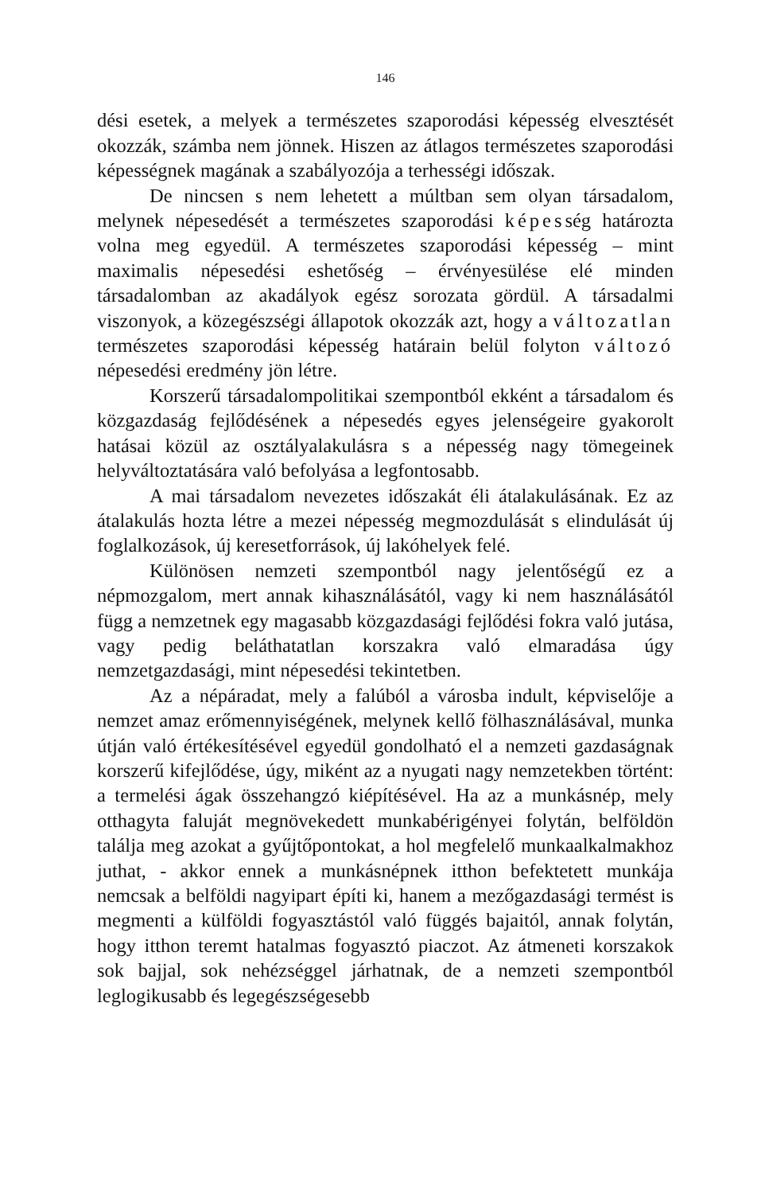146
dési esetek, a melyek a természetes szaporodási képesség elvesztését okozzák, számba nem jönnek. Hiszen az átlagos természetes szaporodási képességnek magának a szabályozója a terhességi időszak.
De nincsen s nem lehetett a múltban sem olyan társadalom, melynek népesedését a természetes szaporodási képesség határozta volna meg egyedül. A természetes szaporodási képesség – mint maximalis népesedési eshetőség – érvényesülése elé minden társadalomban az akadályok egész sorozata gördül. A társadalmi viszonyok, a közegészségi állapotok okozzák azt, hogy a változatlan természetes szaporodási képesség határain belül folyton változó népesedési eredmény jön létre.
Korszerű társadalompolitikai szempontból ekként a társadalom és közgazdaság fejlődésének a népesedés egyes jelenségeire gyakorolt hatásai közül az osztályalakulásra s a népesség nagy tömegeinek helyváltoztatására való befolyása a legfontosabb.
A mai társadalom nevezetes időszakát éli átalakulásának. Ez az átalakulás hozta létre a mezei népesség megmozdulását s elindulását új foglalkozások, új keresetforrások, új lakóhelyek felé.
Különösen nemzeti szempontból nagy jelentőségű ez a népmozgalom, mert annak kihasználásától, vagy ki nem használásától függ a nemzetnek egy magasabb közgazdasági fejlődési fokra való jutása, vagy pedig beláthatatlan korszakra való elmaradása úgy nemzetgazdasági, mint népesedési tekintetben.
Az a népáradat, mely a falúból a városba indult, képviselője a nemzet amaz erőmennyiségének, melynek kellő fölhasználásával, munka útján való értékesítésével egyedül gondolható el a nemzeti gazdaságnak korszerű kifejlődése, úgy, miként az a nyugati nagy nemzetekben történt: a termelési ágak összehangzó kiépítésével. Ha az a munkásnép, mely otthagyta faluját megnövekedett munkabérigényei folytán, belföldön találja meg azokat a gyűjtőpontokat, a hol megfelelő munkaalkalmakhoz juthat, - akkor ennek a munkásnépnek itthon befektetett munkája nemcsak a belföldi nagyipart építi ki, hanem a mezőgazdasági termést is megmenti a külföldi fogyasztástól való függés bajaitól, annak folytán, hogy itthon teremt hatalmas fogyasztó piaczot. Az átmeneti korszakok sok bajjal, sok nehézséggel járhatnak, de a nemzeti szempontból leglogikusabb és legegészségesebb